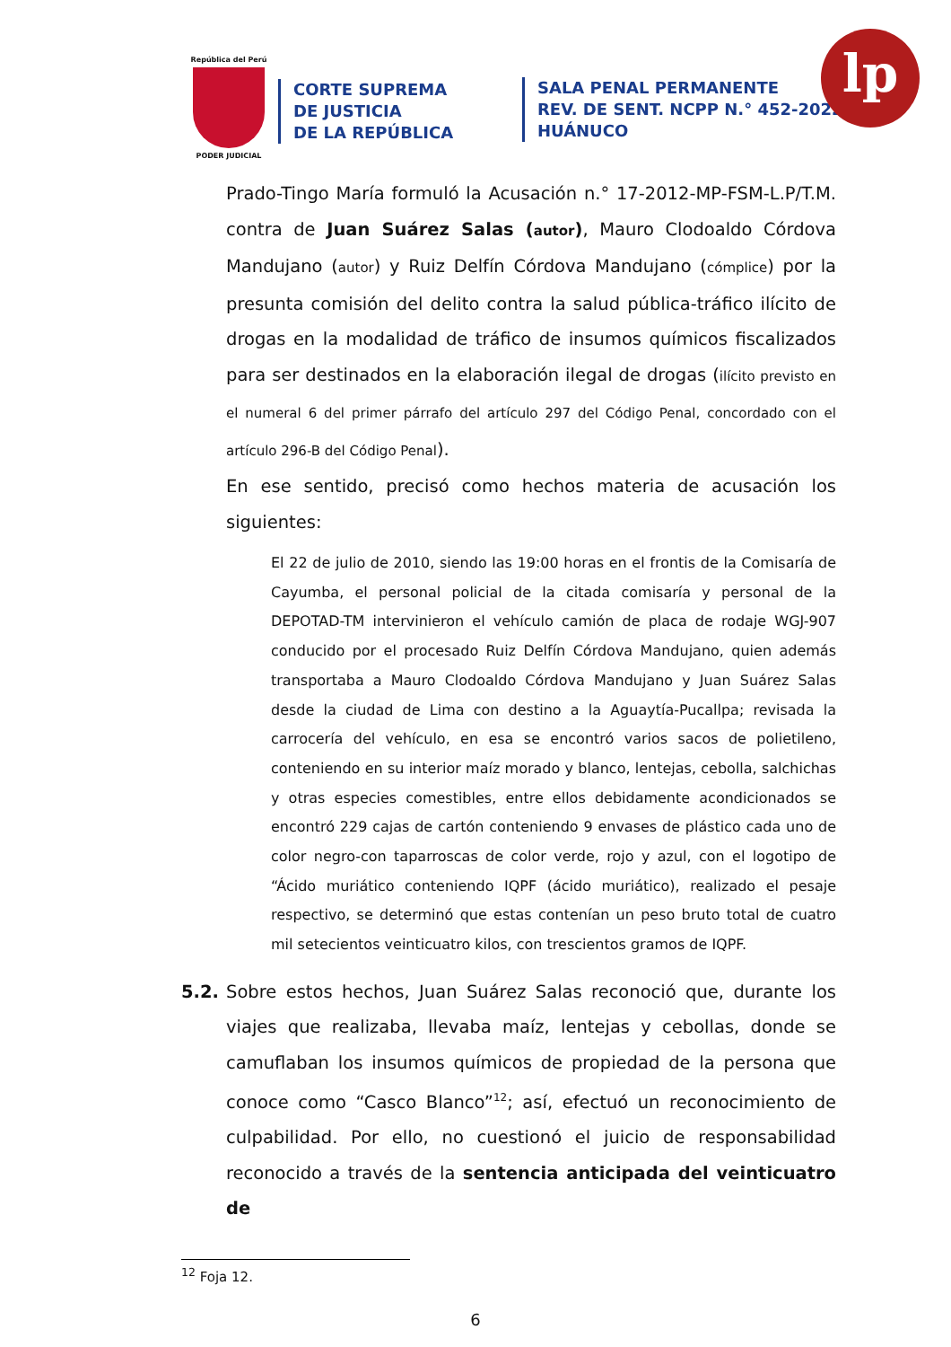República del Perú
PODER JUDICIAL
CORTE SUPREMA
DE JUSTICIA
DE LA REPÚBLICA
SALA PENAL PERMANENTE
REV. DE SENT. NCPP N.° 452-2022
HUÁNUCO
lp
Prado-Tingo María formuló la Acusación n.° 17-2012-MP-FSM-L.P/T.M. contra de Juan Suárez Salas (autor), Mauro Clodoaldo Córdova Mandujano (autor) y Ruiz Delfín Córdova Mandujano (cómplice) por la presunta comisión del delito contra la salud pública-tráfico ilícito de drogas en la modalidad de tráfico de insumos químicos fiscalizados para ser destinados en la elaboración ilegal de drogas (ilícito previsto en el numeral 6 del primer párrafo del artículo 297 del Código Penal, concordado con el artículo 296-B del Código Penal).
En ese sentido, precisó como hechos materia de acusación los siguientes:
El 22 de julio de 2010, siendo las 19:00 horas en el frontis de la Comisaría de Cayumba, el personal policial de la citada comisaría y personal de la DEPOTAD-TM intervinieron el vehículo camión de placa de rodaje WGJ-907 conducido por el procesado Ruiz Delfín Córdova Mandujano, quien además transportaba a Mauro Clodoaldo Córdova Mandujano y Juan Suárez Salas desde la ciudad de Lima con destino a la Aguaytía-Pucallpa; revisada la carrocería del vehículo, en esa se encontró varios sacos de polietileno, conteniendo en su interior maíz morado y blanco, lentejas, cebolla, salchichas y otras especies comestibles, entre ellos debidamente acondicionados se encontró 229 cajas de cartón conteniendo 9 envases de plástico cada uno de color negro-con taparroscas de color verde, rojo y azul, con el logotipo de “Ácido muriático conteniendo IQPF (ácido muriático), realizado el pesaje respectivo, se determinó que estas contenían un peso bruto total de cuatro mil setecientos veinticuatro kilos, con trescientos gramos de IQPF.
5.2. Sobre estos hechos, Juan Suárez Salas reconoció que, durante los viajes que realizaba, llevaba maíz, lentejas y cebollas, donde se camuflaban los insumos químicos de propiedad de la persona que conoce como “Casco Blanco”<sup>12</sup>; así, efectuó un reconocimiento de culpabilidad. Por ello, no cuestionó el juicio de responsabilidad reconocido a través de la sentencia anticipada del veinticuatro de
<sup>12</sup> Foja 12.
6